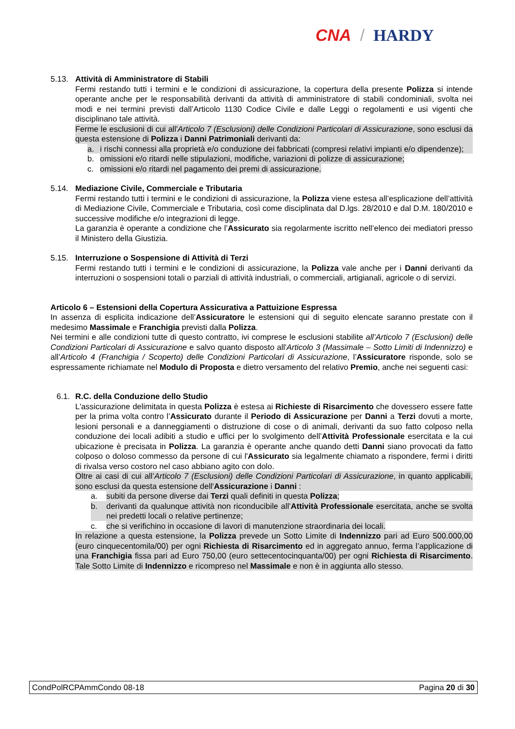CNA / HARDY
5.13. Attività di Amministratore di Stabili
Fermi restando tutti i termini e le condizioni di assicurazione, la copertura della presente Polizza si intende operante anche per le responsabilità derivanti da attività di amministratore di stabili condominiali, svolta nei modi e nei termini previsti dall’Articolo 1130 Codice Civile e dalle Leggi o regolamenti e usi vigenti che disciplinano tale attività.
Ferme le esclusioni di cui all'Articolo 7 (Esclusioni) delle Condizioni Particolari di Assicurazione, sono esclusi da questa estensione di Polizza i Danni Patrimoniali derivanti da:
a. i rischi connessi alla proprietà e/o conduzione dei fabbricati (compresi relativi impianti e/o dipendenze);
b. omissioni e/o ritardi nelle stipulazioni, modifiche, variazioni di polizze di assicurazione;
c. omissioni e/o ritardi nel pagamento dei premi di assicurazione.
5.14. Mediazione Civile, Commerciale e Tributaria
Fermi restando tutti i termini e le condizioni di assicurazione, la Polizza viene estesa all’esplicazione dell’attività di Mediazione Civile, Commerciale e Tributaria, così come disciplinata dal D.lgs. 28/2010 e dal D.M. 180/2010 e successive modifiche e/o integrazioni di legge.
La garanzia è operante a condizione che l’Assicurato sia regolarmente iscritto nell’elenco dei mediatori presso il Ministero della Giustizia.
5.15. Interruzione o Sospensione di Attività di Terzi
Fermi restando tutti i termini e le condizioni di assicurazione, la Polizza vale anche per i Danni derivanti da interruzioni o sospensioni totali o parziali di attività industriali, o commerciali, artigianali, agricole o di servizi.
Articolo 6 – Estensioni della Copertura Assicurativa a Pattuizione Espressa
In assenza di esplicita indicazione dell’Assicuratore le estensioni qui di seguito elencate saranno prestate con il medesimo Massimale e Franchigia previsti dalla Polizza.
Nei termini e alle condizioni tutte di questo contratto, ivi comprese le esclusioni stabilite all’Articolo 7 (Esclusioni) delle Condizioni Particolari di Assicurazione e salvo quanto disposto all'Articolo 3 (Massimale – Sotto Limiti di Indennizzo) e all’Articolo 4 (Franchigia / Scoperto) delle Condizioni Particolari di Assicurazione, l’Assicuratore risponde, solo se espressamente richiamate nel Modulo di Proposta e dietro versamento del relativo Premio, anche nei seguenti casi:
6.1. R.C. della Conduzione dello Studio
L'assicurazione delimitata in questa Polizza è estesa ai Richieste di Risarcimento che dovessero essere fatte per la prima volta contro l’Assicurato durante il Periodo di Assicurazione per Danni a Terzi dovuti a morte, lesioni personali e a danneggiamenti o distruzione di cose o di animali, derivanti da suo fatto colposo nella conduzione dei locali adibiti a studio e uffici per lo svolgimento dell’Attività Professionale esercitata e la cui ubicazione è precisata in Polizza. La garanzia è operante anche quando detti Danni siano provocati da fatto colposo o doloso commesso da persone di cui l'Assicurato sia legalmente chiamato a rispondere, fermi i diritti di rivalsa verso costoro nel caso abbiano agito con dolo.
Oltre ai casi di cui all’Articolo 7 (Esclusioni) delle Condizioni Particolari di Assicurazione, in quanto applicabili, sono esclusi da questa estensione dell'Assicurazione i Danni :
a. subiti da persone diverse dai Terzi quali definiti in questa Polizza;
b. derivanti da qualunque attività non riconducibile all’Attività Professionale esercitata, anche se svolta nei predetti locali o relative pertinenze;
c. che si verifichino in occasione di lavori di manutenzione straordinaria dei locali.
In relazione a questa estensione, la Polizza prevede un Sotto Limite di Indennizzo pari ad Euro 500.000,00 (euro cinquecentomila/00) per ogni Richiesta di Risarcimento ed in aggregato annuo, ferma l’applicazione di una Franchigia fissa pari ad Euro 750,00 (euro settecentocinquanta/00) per ogni Richiesta di Risarcimento. Tale Sotto Limite di Indennizzo e ricompreso nel Massimale e non è in aggiunta allo stesso.
CondPolRCPAmmCondo 08-18 Pagina 20 di 30